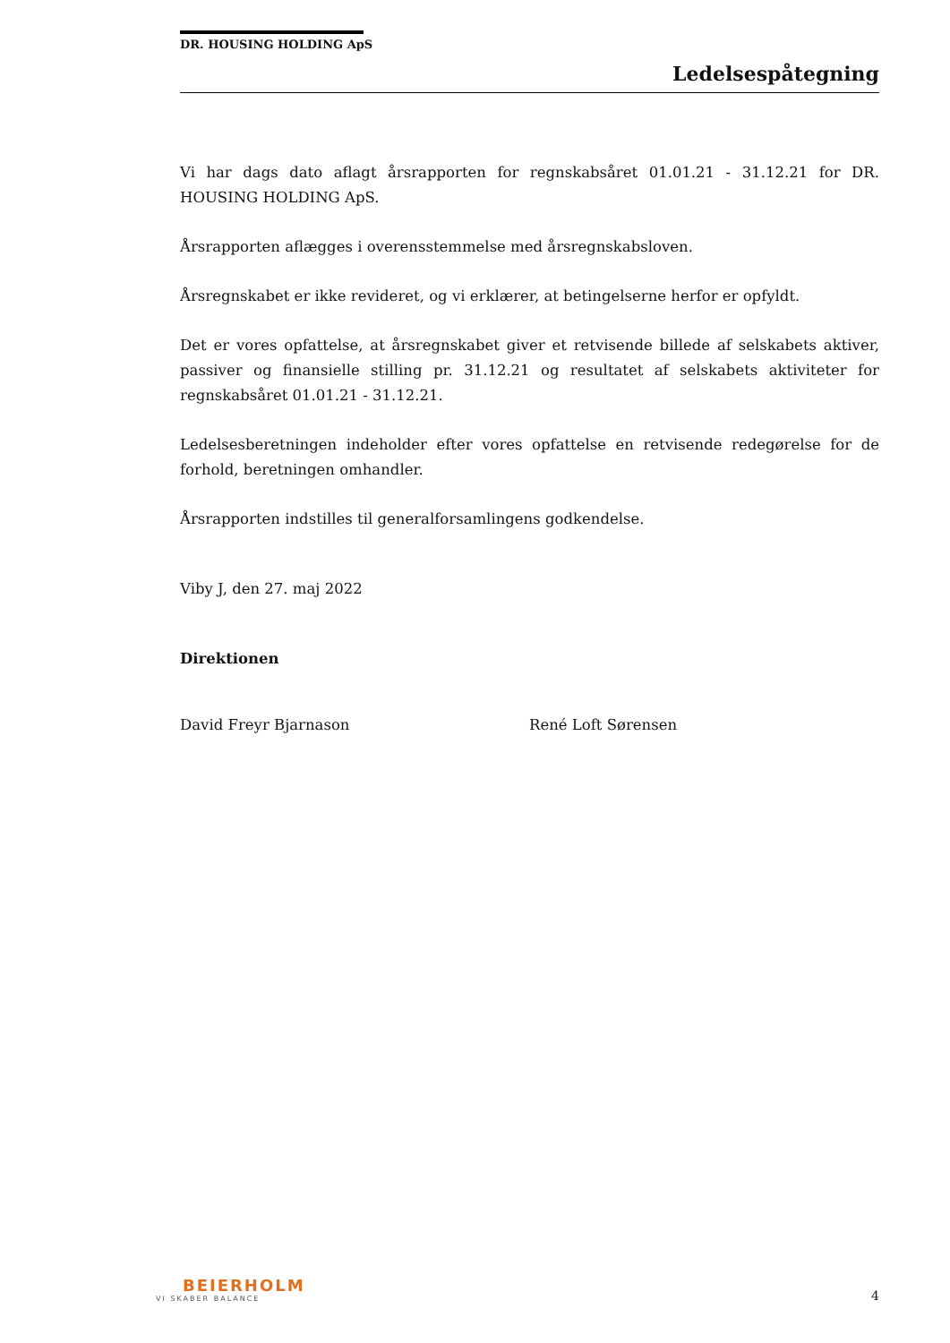DR. HOUSING HOLDING ApS
Ledelsespåtegning
Vi har dags dato aflagt årsrapporten for regnskabsåret 01.01.21 - 31.12.21 for DR. HOUSING HOLDING ApS.
Årsrapporten aflægges i overensstemmelse med årsregnskabsloven.
Årsregnskabet er ikke revideret, og vi erklærer, at betingelserne herfor er opfyldt.
Det er vores opfattelse, at årsregnskabet giver et retvisende billede af selskabets aktiver, passiver og finansielle stilling pr. 31.12.21 og resultatet af selskabets aktiviteter for regnskabsåret 01.01.21 - 31.12.21.
Ledelsesberetningen indeholder efter vores opfattelse en retvisende redegørelse for de forhold, beretningen omhandler.
Årsrapporten indstilles til generalforsamlingens godkendelse.
Viby J, den 27. maj 2022
Direktionen
David Freyr Bjarnason René Loft Sørensen
BEIERHOLM
VI SKABER BALANCE
4